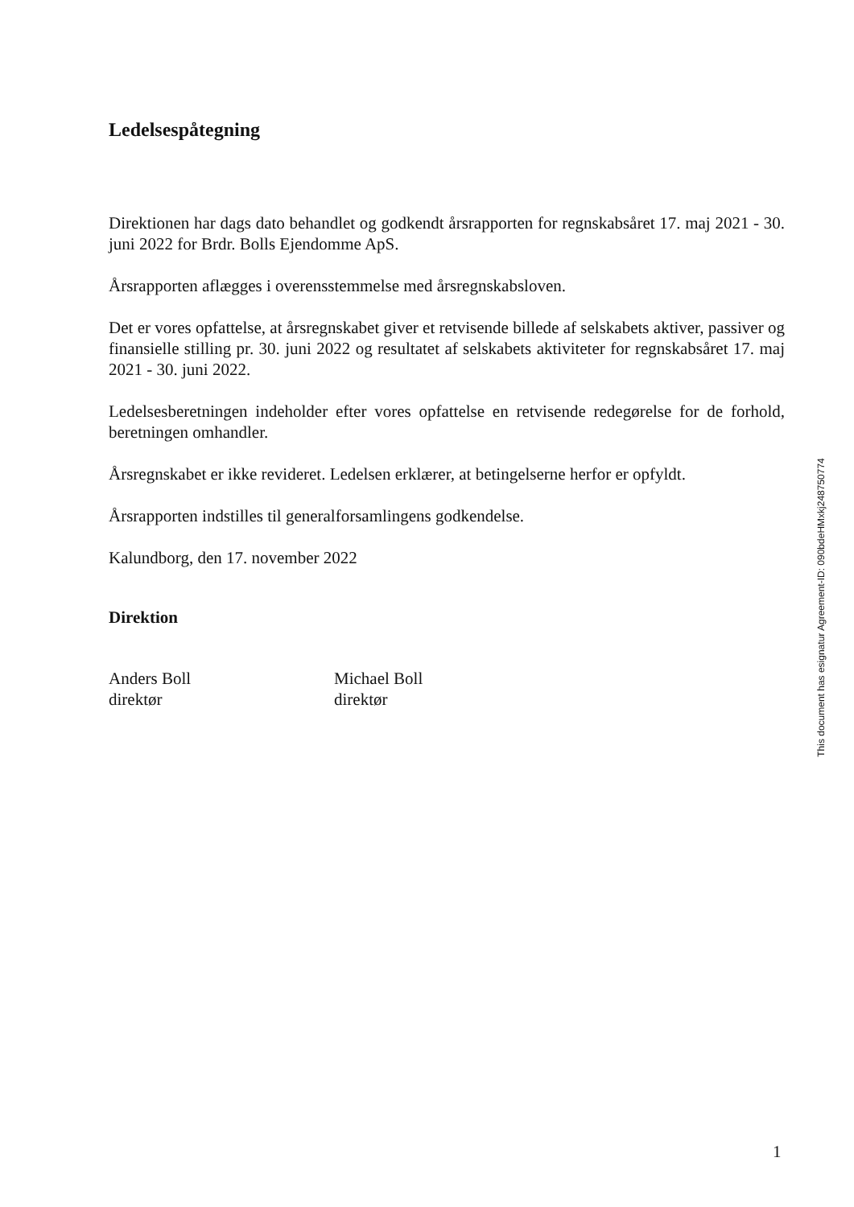Ledelsespåtegning
Direktionen har dags dato behandlet og godkendt årsrapporten for regnskabsåret 17. maj 2021 - 30. juni 2022 for Brdr. Bolls Ejendomme ApS.
Årsrapporten aflægges i overensstemmelse med årsregnskabsloven.
Det er vores opfattelse, at årsregnskabet giver et retvisende billede af selskabets aktiver, passiver og finansielle stilling pr. 30. juni 2022 og resultatet af selskabets aktiviteter for regnskabsåret 17. maj 2021 - 30. juni 2022.
Ledelsesberetningen indeholder efter vores opfattelse en retvisende redegørelse for de forhold, beretningen omhandler.
Årsregnskabet er ikke revideret. Ledelsen erklærer, at betingelserne herfor er opfyldt.
Årsrapporten indstilles til generalforsamlingens godkendelse.
Kalundborg, den 17. november 2022
Direktion
Anders Boll
direktør
Michael Boll
direktør
This document has esignatur Agreement-ID: 090bdeHMxkj248750774
1